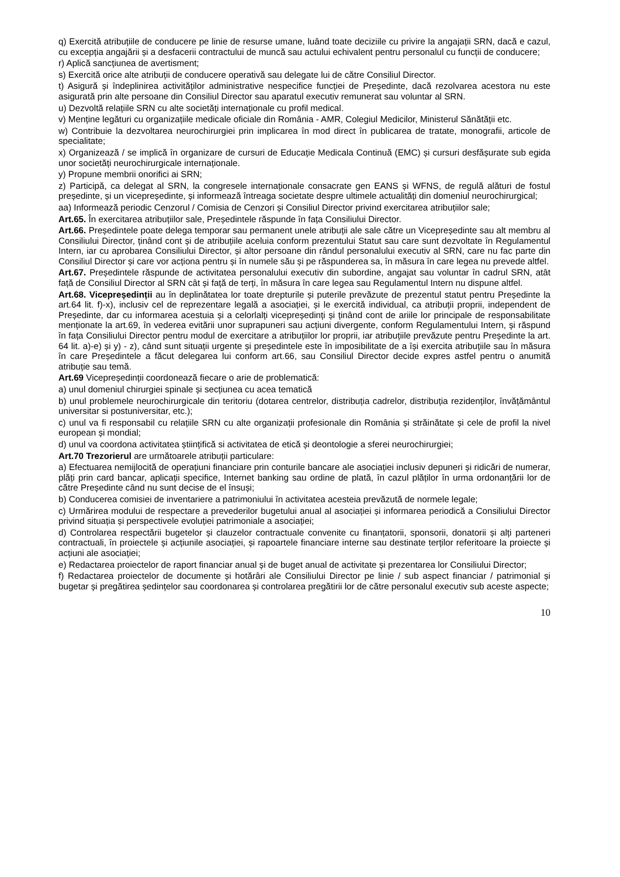q) Exercită atribuțiile de conducere pe linie de resurse umane, luând toate deciziile cu privire la angajații SRN, dacă e cazul, cu excepția angajării și a desfacerii contractului de muncă sau actului echivalent pentru personalul cu funcții de conducere;
r) Aplică sancțiunea de avertisment;
s) Exercită orice alte atribuții de conducere operativă sau delegate lui de către Consiliul Director.
t) Asigură și îndeplinirea activităților administrative nespecifice funcției de Președinte, dacă rezolvarea acestora nu este asigurată prin alte persoane din Consiliul Director sau aparatul executiv remunerat sau voluntar al SRN.
u) Dezvoltă relațiile SRN cu alte societăți internaționale cu profil medical.
v) Menține legături cu organizațiile medicale oficiale din România - AMR, Colegiul Medicilor, Ministerul Sănătății etc.
w) Contribuie la dezvoltarea neurochirurgiei prin implicarea în mod direct în publicarea de tratate, monografii, articole de specialitate;
x) Organizează / se implică în organizare de cursuri de Educație Medicala Continuă (EMC) și cursuri desfășurate sub egida unor societăți neurochirurgicale internaționale.
y) Propune membrii onorifici ai SRN;
z) Participă, ca delegat al SRN, la congresele internaționale consacrate gen EANS și WFNS, de regulă alături de fostul președinte, și un vicepreședinte, și informează întreaga societate despre ultimele actualități din domeniul neurochirurgical;
aa) Informează periodic Cenzorul / Comisia de Cenzori și Consiliul Director privind exercitarea atribuțiilor sale;
Art.65. În exercitarea atribuțiilor sale, Președintele răspunde în fața Consiliului Director.
Art.66. Președintele poate delega temporar sau permanent unele atribuții ale sale către un Vicepreședinte sau alt membru al Consiliului Director, ținând cont și de atribuțiile aceluia conform prezentului Statut sau care sunt dezvoltate în Regulamentul Intern, iar cu aprobarea Consiliului Director, și altor persoane din rândul personalului executiv al SRN, care nu fac parte din Consiliul Director și care vor acționa pentru și în numele său și pe răspunderea sa, în măsura în care legea nu prevede altfel.
Art.67. Președintele răspunde de activitatea personalului executiv din subordine, angajat sau voluntar în cadrul SRN, atât față de Consiliul Director al SRN cât și față de terți, în măsura în care legea sau Regulamentul Intern nu dispune altfel.
Art.68. Vicepreședinții au în deplinătatea lor toate drepturile și puterile prevăzute de prezentul statut pentru Președinte la art.64 lit. f)-x), inclusiv cel de reprezentare legală a asociației, și le exercită individual, ca atribuții proprii, independent de Președinte, dar cu informarea acestuia și a celorlalți vicepreședinți și ținând cont de ariile lor principale de responsabilitate menționate la art.69, în vederea evitării unor suprapuneri sau acțiuni divergente, conform Regulamentului Intern, și răspund în fața Consiliului Director pentru modul de exercitare a atribuțiilor lor proprii, iar atribuțiile prevăzute pentru Președinte la art. 64 lit. a)-e) și y) - z), când sunt situații urgente și președintele este în imposibilitate de a își exercita atribuțiile sau în măsura în care Președintele a făcut delegarea lui conform art.66, sau Consiliul Director decide expres astfel pentru o anumită atribuție sau temă.
Art.69 Vicepreședinții coordonează fiecare o arie de problematică:
a) unul domeniul chirurgiei spinale și secțiunea cu acea tematică
b) unul problemele neurochirurgicale din teritoriu (dotarea centrelor, distribuția cadrelor, distribuția rezidenților, învățământul universitar si postuniversitar, etc.);
c) unul va fi responsabil cu relațiile SRN cu alte organizații profesionale din România și străinătate și cele de profil la nivel european și mondial;
d) unul va coordona activitatea științifică si activitatea de etică și deontologie a sferei neurochirurgiei;
Art.70 Trezorierul are următoarele atribuții particulare:
a) Efectuarea nemijlocită de operațiuni financiare prin conturile bancare ale asociației inclusiv depuneri și ridicări de numerar, plăți prin card bancar, aplicații specifice, Internet banking sau ordine de plată, în cazul plăților în urma ordonanțării lor de către Președinte când nu sunt decise de el însuși;
b) Conducerea comisiei de inventariere a patrimoniului în activitatea acesteia prevăzută de normele legale;
c) Urmărirea modului de respectare a prevederilor bugetului anual al asociației și informarea periodică a Consiliului Director privind situația și perspectivele evoluției patrimoniale a asociației;
d) Controlarea respectării bugetelor și clauzelor contractuale convenite cu finanțatorii, sponsorii, donatorii și alți parteneri contractuali, în proiectele și acțiunile asociației, și rapoartele financiare interne sau destinate terților referitoare la proiecte și acțiuni ale asociației;
e) Redactarea proiectelor de raport financiar anual și de buget anual de activitate și prezentarea lor Consiliului Director;
f) Redactarea proiectelor de documente și hotărâri ale Consiliului Director pe linie / sub aspect financiar / patrimonial și bugetar și pregătirea ședințelor sau coordonarea și controlarea pregătirii lor de către personalul executiv sub aceste aspecte;
10